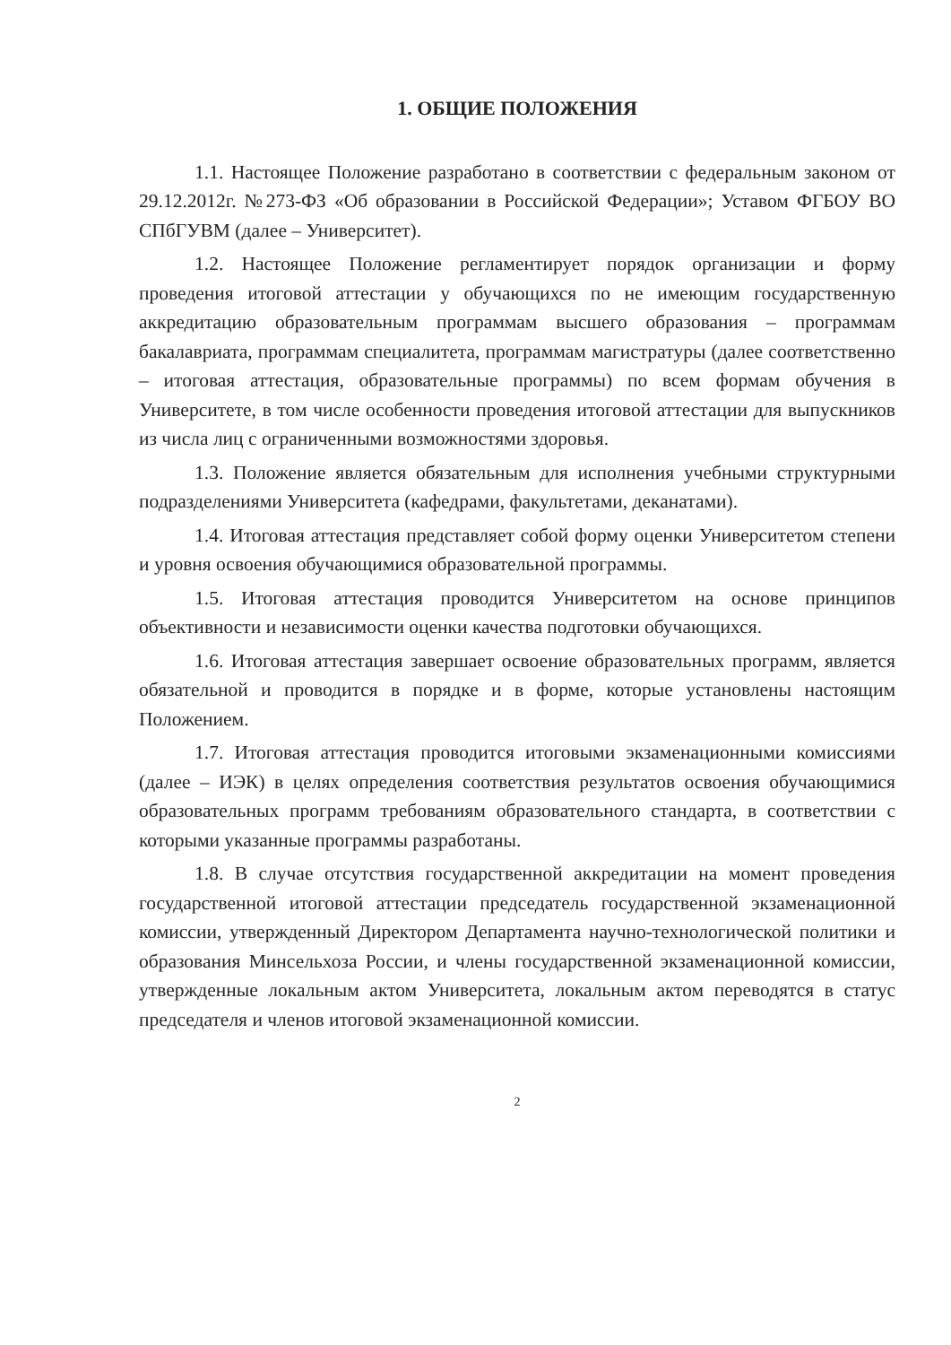1. ОБЩИЕ ПОЛОЖЕНИЯ
1.1. Настоящее Положение разработано в соответствии с федеральным законом от 29.12.2012г. №273-ФЗ «Об образовании в Российской Федерации»; Уставом ФГБОУ ВО СПбГУВМ (далее – Университет).
1.2. Настоящее Положение регламентирует порядок организации и форму проведения итоговой аттестации у обучающихся по не имеющим государственную аккредитацию образовательным программам высшего образования – программам бакалавриата, программам специалитета, программам магистратуры (далее соответственно – итоговая аттестация, образовательные программы) по всем формам обучения в Университете, в том числе особенности проведения итоговой аттестации для выпускников из числа лиц с ограниченными возможностями здоровья.
1.3. Положение является обязательным для исполнения учебными структурными подразделениями Университета (кафедрами, факультетами, деканатами).
1.4. Итоговая аттестация представляет собой форму оценки Университетом степени и уровня освоения обучающимися образовательной программы.
1.5. Итоговая аттестация проводится Университетом на основе принципов объективности и независимости оценки качества подготовки обучающихся.
1.6. Итоговая аттестация завершает освоение образовательных программ, является обязательной и проводится в порядке и в форме, которые установлены настоящим Положением.
1.7. Итоговая аттестация проводится итоговыми экзаменационными комиссиями (далее – ИЭК) в целях определения соответствия результатов освоения обучающимися образовательных программ требованиям образовательного стандарта, в соответствии с которыми указанные программы разработаны.
1.8. В случае отсутствия государственной аккредитации на момент проведения государственной итоговой аттестации председатель государственной экзаменационной комиссии, утвержденный Директором Департамента научно-технологической политики и образования Минсельхоза России, и члены государственной экзаменационной комиссии, утвержденные локальным актом Университета, локальным актом переводятся в статус председателя и членов итоговой экзаменационной комиссии.
2